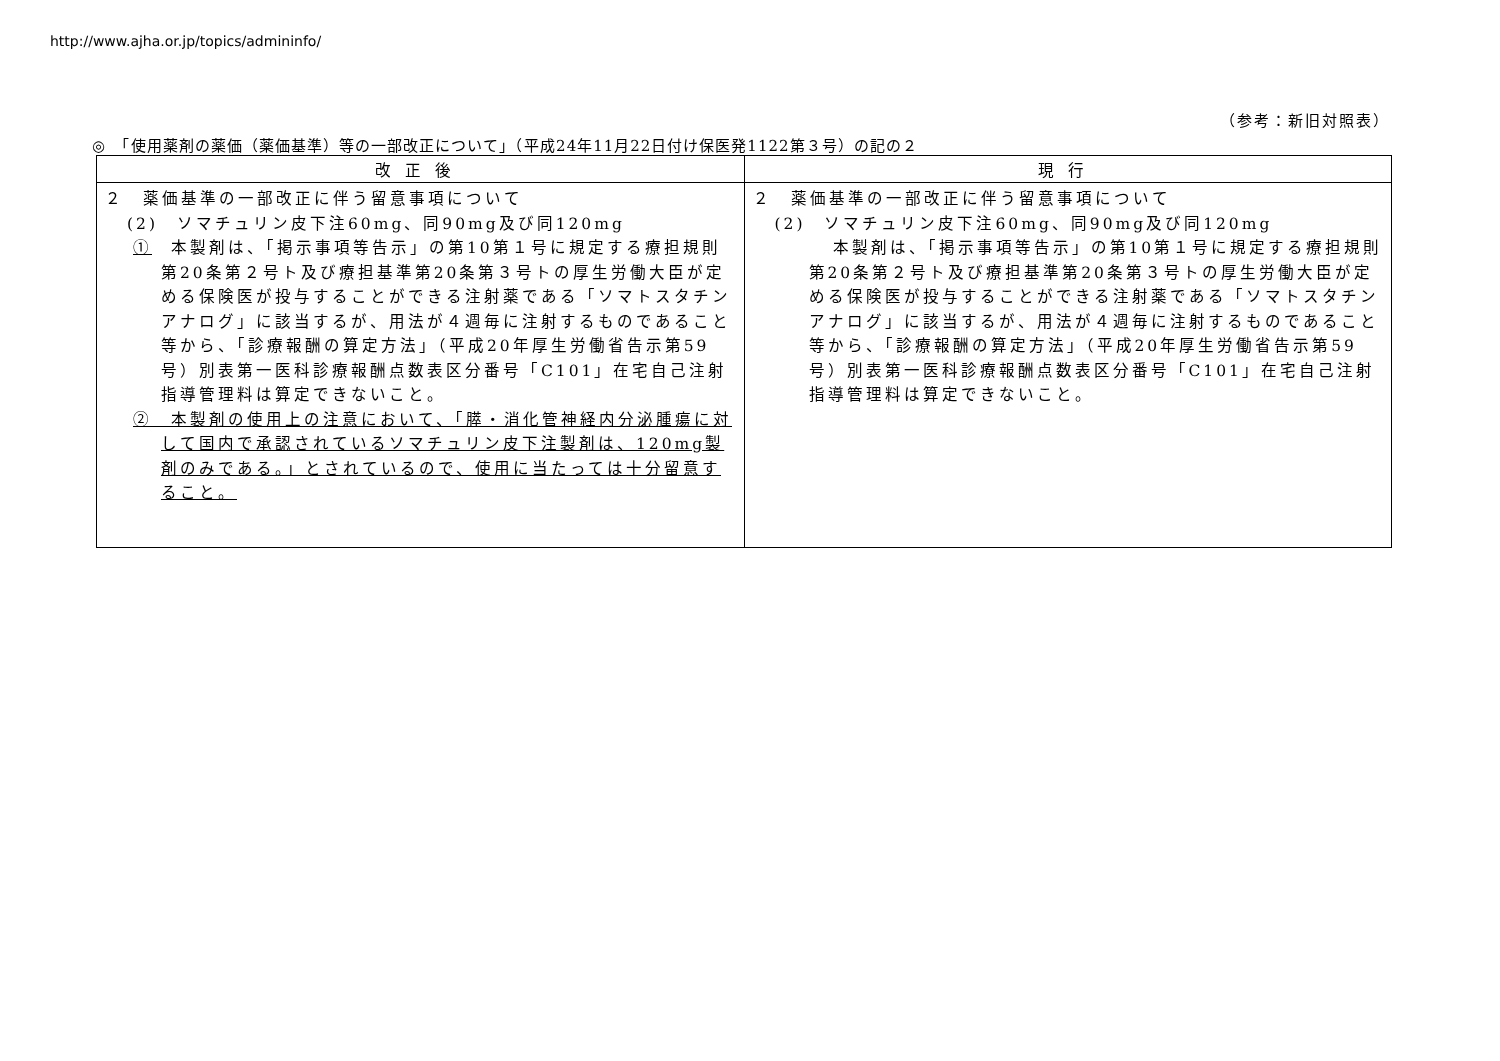http://www.ajha.or.jp/topics/admininfo/
（参考：新旧対照表）
◎　「使用薬剤の薬価（薬価基準）等の一部改正について」（平成24年11月22日付け保医発1122第３号）の記の２
| 改正後 | 現行 |
| --- | --- |
| ２ 薬価基準の一部改正に伴う留意事項について (2) ソマチュリン皮下注60mg、同90mg及び同120mg ① 本製剤は、「掲示事項等告示」の第10第１号に規定する療担規則第20条第２号ト及び療担基準第20条第３号トの厚生労働大臣が定める保険医が投与することができる注射薬である「ソマトスタチンアナログ」に該当するが、用法が４週毎に注射するものであること等から、「診療報酬の算定方法」（平成20年厚生労働省告示第59号）別表第一医科診療報酬点数表区分番号「C101」在宅自己注射指導管理料は算定できないこと。 ② 本製剤の使用上の注意において、「膵・消化管神経内分泌腫瘍に対して国内で承認されているソマチュリン皮下注製剤は、120mg製剤のみである。」とされているので、使用に当たっては十分留意すること。 | ２ 薬価基準の一部改正に伴う留意事項について (2) ソマチュリン皮下注60mg、同90mg及び同120mg 本製剤は、「掲示事項等告示」の第10第１号に規定する療担規則第20条第２号ト及び療担基準第20条第３号トの厚生労働大臣が定める保険医が投与することができる注射薬である「ソマトスタチンアナログ」に該当するが、用法が４週毎に注射するものであること等から、「診療報酬の算定方法」（平成20年厚生労働省告示第59号）別表第一医科診療報酬点数表区分番号「C101」在宅自己注射指導管理料は算定できないこと。 |